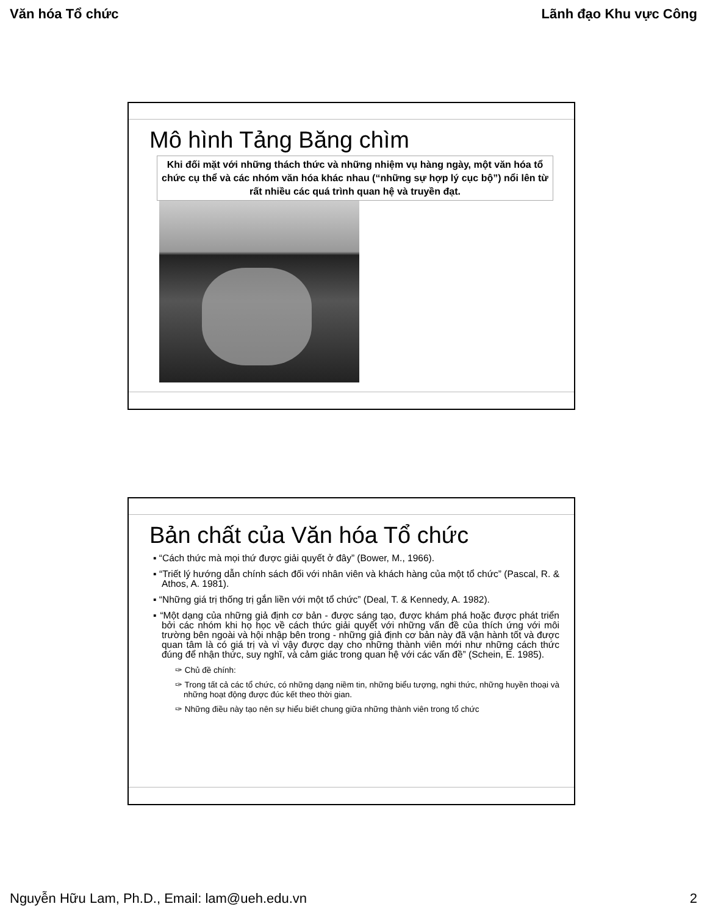Văn hóa Tổ chức Lãnh đạo Khu vực Công
Mô hình Tảng Băng chìm
Khi đối mặt với những thách thức và những nhiệm vụ hàng ngày, một văn hóa tổ chức cụ thể và các nhóm văn hóa khác nhau (“những sự hợp lý cục bộ”) nổi lên từ rất nhiều các quá trình quan hệ và truyền đạt.
Bản chất của Văn hóa Tổ chức
▪ “Cách thức mà mọi thứ được giải quyết ở đây” (Bower, M., 1966).
▪ “Triết lý hướng dẫn chính sách đối với nhân viên và khách hàng của một tổ chức” (Pascal, R. & Athos, A. 1981).
▪ “Những giá trị thống trị gắn liền với một tổ chức” (Deal, T. & Kennedy, A. 1982).
▪ “Một dạng của những giả định cơ bản - được sáng tạo, được khám phá hoặc được phát triển bởi các nhóm khi họ học về cách thức giải quyết với những vấn đề của thích ứng với môi trường bên ngoài và hội nhập bên trong - những giả định cơ bản này đã vận hành tốt và được quan tâm là có giá trị và vì vậy được dạy cho những thành viên mới như những cách thức đúng để nhận thức, suy nghĩ, và cảm giác trong quan hệ với các vấn đề” (Schein, E. 1985).
✑ Chủ đề chính:
✑ Trong tất cả các tổ chức, có những dạng niềm tin, những biểu tượng, nghi thức, những huyền thoại và những hoạt động được đúc kết theo thời gian.
✑ Những điều này tạo nên sự hiểu biết chung giữa những thành viên trong tổ chức
Nguyễn Hữu Lam, Ph.D., Email: lam@ueh.edu.vn 2